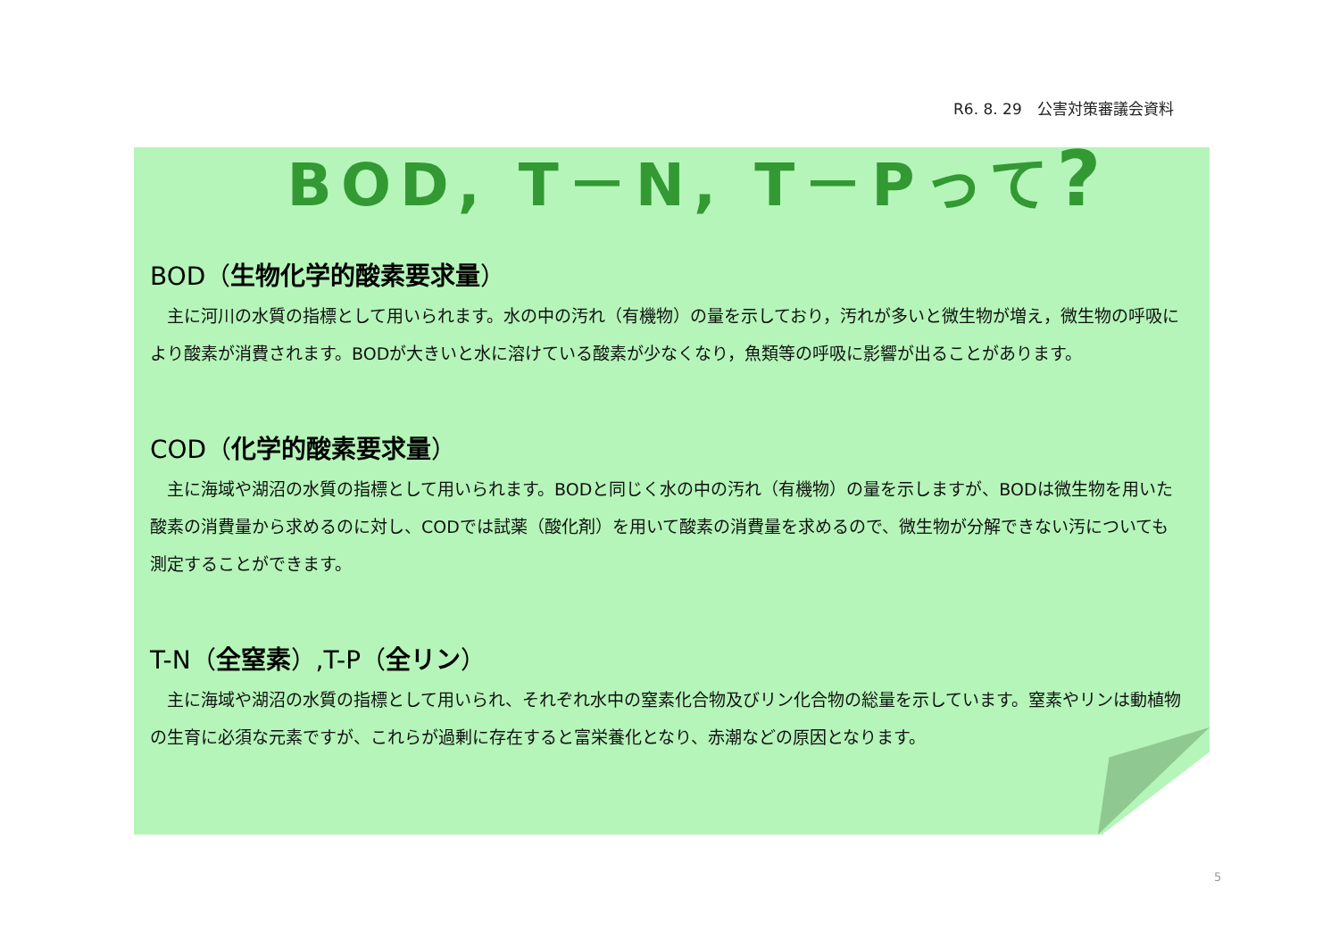R6. 8. 29　公害対策審議会資料
BOD, T－N, T－Pって?
BOD（生物化学的酸素要求量）
主に河川の水質の指標として用いられます。水の中の汚れ（有機物）の量を示しており，汚れが多いと微生物が増え，微生物の呼吸により酸素が消費されます。BODが大きいと水に溶けている酸素が少なくなり，魚類等の呼吸に影響が出ることがあります。
COD（化学的酸素要求量）
主に海域や湖沼の水質の指標として用いられます。BODと同じく水の中の汚れ（有機物）の量を示しますが、BODは微生物を用いた酸素の消費量から求めるのに対し、CODでは試薬（酸化剤）を用いて酸素の消費量を求めるので、微生物が分解できない汚についても測定することができます。
T-N（全窒素）,T-P（全リン）
主に海域や湖沼の水質の指標として用いられ、それぞれ水中の窒素化合物及びリン化合物の総量を示しています。窒素やリンは動植物の生育に必須な元素ですが、これらが過剰に存在すると富栄養化となり、赤潮などの原因となります。
5